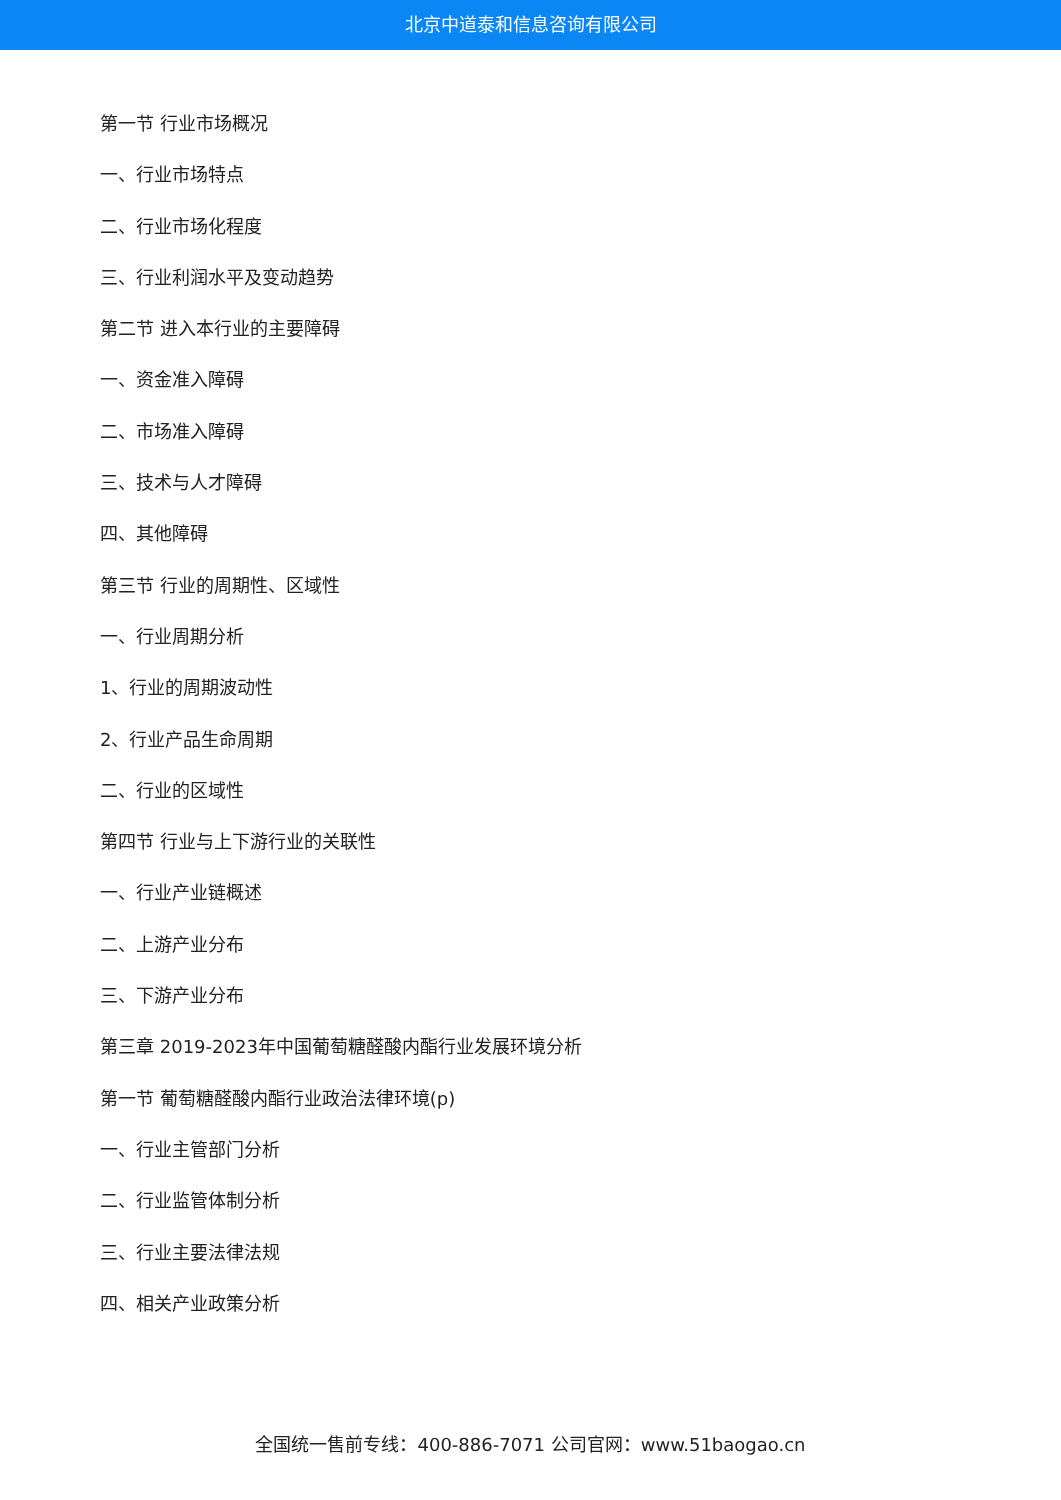北京中道泰和信息咨询有限公司
第一节 行业市场概况
一、行业市场特点
二、行业市场化程度
三、行业利润水平及变动趋势
第二节 进入本行业的主要障碍
一、资金准入障碍
二、市场准入障碍
三、技术与人才障碍
四、其他障碍
第三节 行业的周期性、区域性
一、行业周期分析
1、行业的周期波动性
2、行业产品生命周期
二、行业的区域性
第四节 行业与上下游行业的关联性
一、行业产业链概述
二、上游产业分布
三、下游产业分布
第三章 2019-2023年中国葡萄糖醛酸内酯行业发展环境分析
第一节 葡萄糖醛酸内酯行业政治法律环境(p)
一、行业主管部门分析
二、行业监管体制分析
三、行业主要法律法规
四、相关产业政策分析
全国统一售前专线：400-886-7071 公司官网：www.51baogao.cn